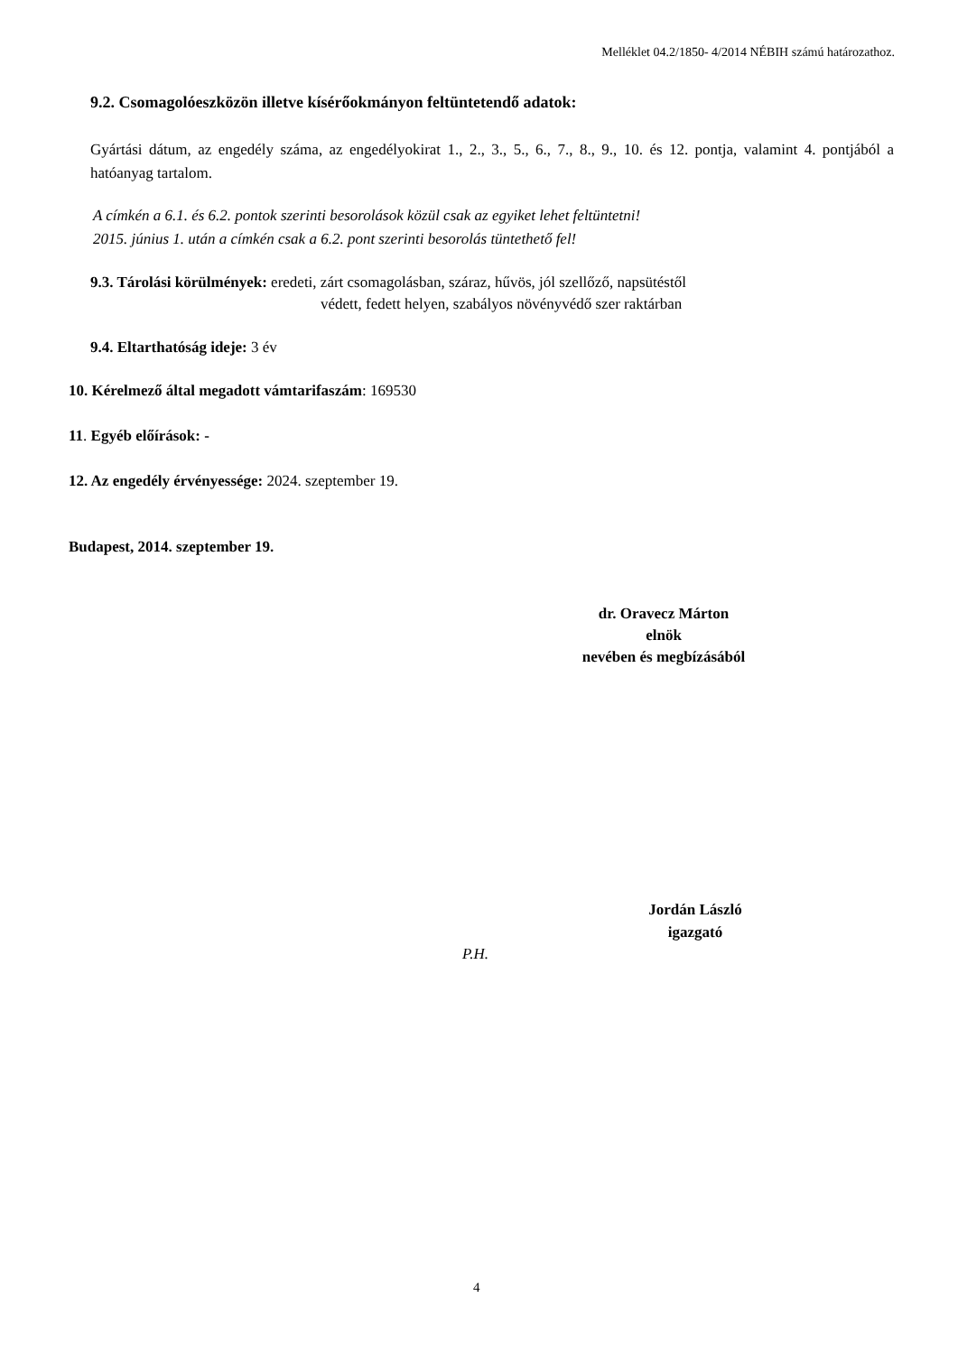Melléklet 04.2/1850- 4/2014 NÉBIH számú határozathoz.
9.2. Csomagolóeszközön illetve kísérőokmányon feltüntetendő adatok:
Gyártási dátum, az engedély száma, az engedélyokirat 1., 2., 3., 5., 6., 7., 8., 9., 10. és 12. pontja, valamint 4. pontjából a hatóanyag tartalom.
A címkén a 6.1. és 6.2. pontok szerinti besorolások közül csak az egyiket lehet feltüntetni!
2015. június 1. után a címkén csak a 6.2. pont szerinti besorolás tüntethető fel!
9.3. Tárolási körülmények: eredeti, zárt csomagolásban, száraz, hűvös, jól szellőző, napsütéstől
védett, fedett helyen, szabályos növényvédő szer raktárban
9.4. Eltarthatóság ideje: 3 év
10. Kérelmező által megadott vámtarifaszám: 169530
11. Egyéb előírások: -
12. Az engedély érvényessége: 2024. szeptember 19.
Budapest, 2014. szeptember 19.
dr. Oravecz Márton
elnök
nevében és megbízásából
Jordán László
igazgató
P.H.
4